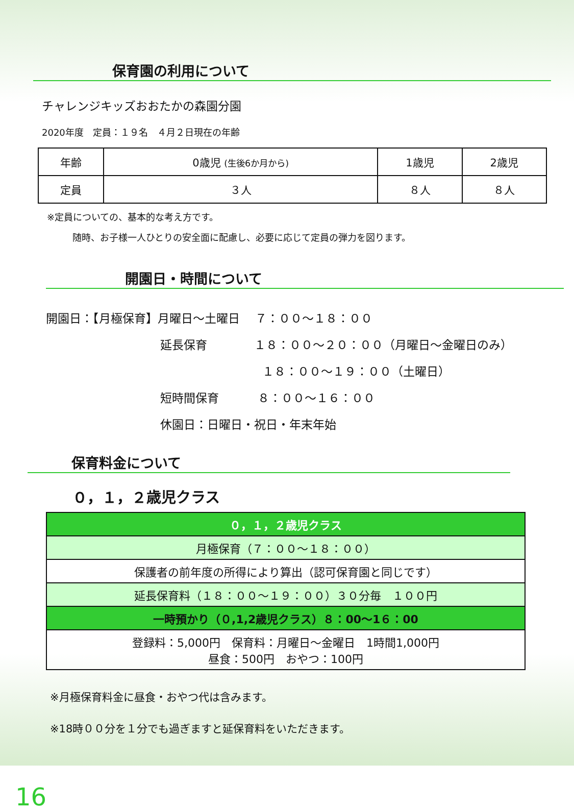保育園の利用について
チャレンジキッズおおたかの森園分園
2020年度　定員：１９名　４月２日現在の年齢
| 年齢 | 0歳児 (生後6か月から) | 1歳児 | 2歳児 |
| 定員 | ３人 | ８人 | ８人 |
※定員についての、基本的な考え方です。
随時、お子様一人ひとりの安全面に配慮し、必要に応じて定員の弾力を図ります。
開園日・時間について
開園日：【月極保育】月曜日～土曜日　 ７：００～１８：００
延長保育　　　　１８：００～２０：００（月曜日～金曜日のみ）
１８：００～１９：００（土曜日）
短時間保育　　　 ８：００～１６：００
休園日：日曜日・祝日・年末年始
保育料金について
０，１，２歳児クラス
| ０，１，２歳児クラス |
| 月極保育（７：００～１８：００） |
| 保護者の前年度の所得により算出（認可保育園と同じです） |
| 延長保育料（１８：００～１９：００）３０分毎 １００円 |
| 一時預かり（０,1,2歳児クラス）８：00～1６：00 |
| 登録料：5,000円 保育料：月曜日～金曜日 1時間1,000円 昼食：500円 おやつ：100円 |
※月極保育料金に昼食・おやつ代は含みます。
※18時００分を１分でも過ぎますと延保育料をいただきます。
16